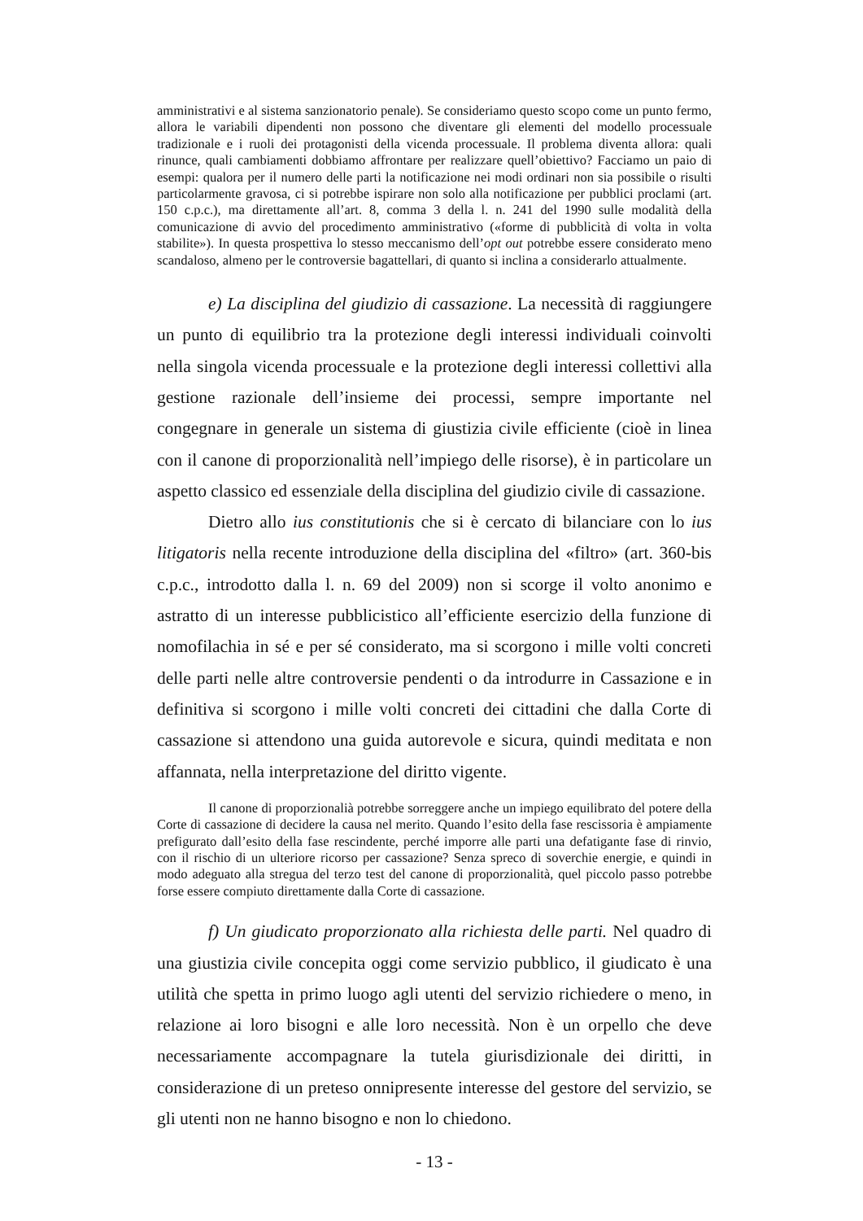amministrativi e al sistema sanzionatorio penale). Se consideriamo questo scopo come un punto fermo, allora le variabili dipendenti non possono che diventare gli elementi del modello processuale tradizionale e i ruoli dei protagonisti della vicenda processuale. Il problema diventa allora: quali rinunce, quali cambiamenti dobbiamo affrontare per realizzare quell’obiettivo? Facciamo un paio di esempi: qualora per il numero delle parti la notificazione nei modi ordinari non sia possibile o risulti particolarmente gravosa, ci si potrebbe ispirare non solo alla notificazione per pubblici proclami (art. 150 c.p.c.), ma direttamente all’art. 8, comma 3 della l. n. 241 del 1990 sulle modalità della comunicazione di avvio del procedimento amministrativo («forme di pubblicità di volta in volta stabilite»). In questa prospettiva lo stesso meccanismo dell’opt out potrebbe essere considerato meno scandaloso, almeno per le controversie bagattellari, di quanto si inclina a considerarlo attualmente.
e) La disciplina del giudizio di cassazione. La necessità di raggiungere un punto di equilibrio tra la protezione degli interessi individuali coinvolti nella singola vicenda processuale e la protezione degli interessi collettivi alla gestione razionale dell’insieme dei processi, sempre importante nel congegnare in generale un sistema di giustizia civile efficiente (cioè in linea con il canone di proporzionalità nell’impiego delle risorse), è in particolare un aspetto classico ed essenziale della disciplina del giudizio civile di cassazione.
Dietro allo ius constitutionis che si è cercato di bilanciare con lo ius litigatoris nella recente introduzione della disciplina del «filtro» (art. 360-bis c.p.c., introdotto dalla l. n. 69 del 2009) non si scorge il volto anonimo e astratto di un interesse pubblicistico all’efficiente esercizio della funzione di nomofilachia in sé e per sé considerato, ma si scorgono i mille volti concreti delle parti nelle altre controversie pendenti o da introdurre in Cassazione e in definitiva si scorgono i mille volti concreti dei cittadini che dalla Corte di cassazione si attendono una guida autorevole e sicura, quindi meditata e non affannata, nella interpretazione del diritto vigente.
Il canone di proporzionalià potrebbe sorreggere anche un impiego equilibrato del potere della Corte di cassazione di decidere la causa nel merito. Quando l’esito della fase rescissoria è ampiamente prefigurato dall’esito della fase rescindente, perché imporre alle parti una defatigante fase di rinvio, con il rischio di un ulteriore ricorso per cassazione? Senza spreco di soverchie energie, e quindi in modo adeguato alla stregua del terzo test del canone di proporzionalità, quel piccolo passo potrebbe forse essere compiuto direttamente dalla Corte di cassazione.
f) Un giudicato proporzionato alla richiesta delle parti. Nel quadro di una giustizia civile concepita oggi come servizio pubblico, il giudicato è una utilità che spetta in primo luogo agli utenti del servizio richiedere o meno, in relazione ai loro bisogni e alle loro necessità. Non è un orpello che deve necessariamente accompagnare la tutela giurisdizionale dei diritti, in considerazione di un preteso onnipresente interesse del gestore del servizio, se gli utenti non ne hanno bisogno e non lo chiedono.
- 13 -